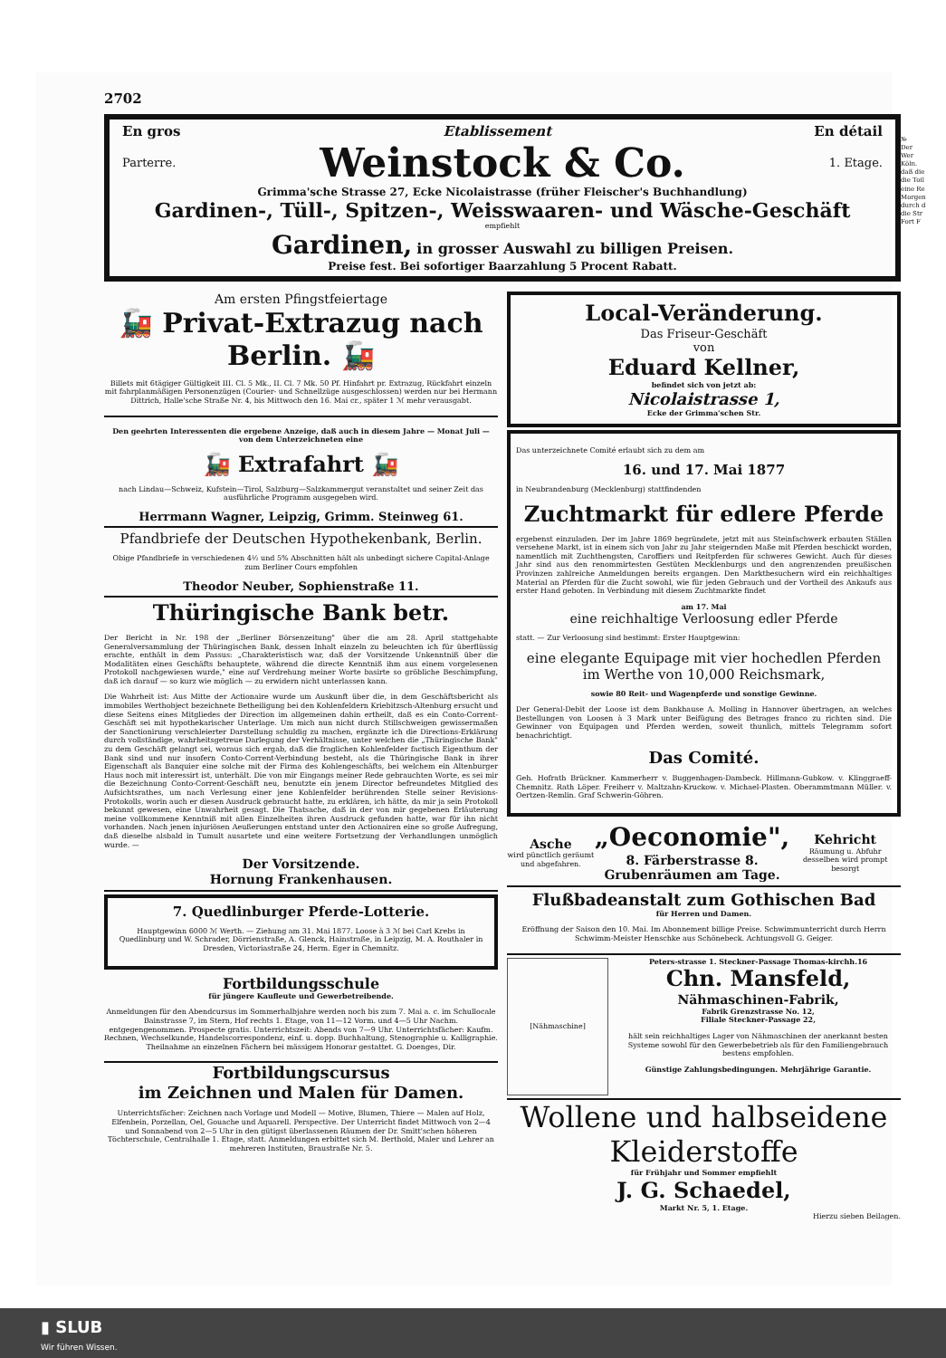2702
En gros Etablissement En détail
Parterre. Weinstock & Co. 1. Etage.
Grimma'sche Strasse 27, Ecke Nicolaistrasse (früher Fleischer's Buchhandlung)
Gardinen-, Tüll-, Spitzen-, Weisswaaren- und Wäsche-Geschäft
empfiehlt
Gardinen, in grosser Auswahl zu billigen Preisen.
Preise fest. Bei sofortiger Baarzahlung 5 Procent Rabatt.
Am ersten Pfingstfeiertage
🚂 Privat-Extrazug nach Berlin. 🚂
Billets mit 6tägiger Gültigkeit III. Cl. 5 Mk., II. Cl. 7 Mk. 50 Pf. Hinfahrt pr. Extrazug, Rückfahrt einzeln mit fahrplanmäßigen Personenzügen (Courier- und Schnellzüge ausgeschlossen) werden nur bei Hermann Dittrich, Halle'sche Straße Nr. 4, bis Mittwoch den 16. Mai cr., später 1 ℳ mehr verausgabt.
Den geehrten Interessenten die ergebene Anzeige, daß auch in diesem Jahre — Monat Juli — von dem Unterzeichneten eine
🚂 Extrafahrt 🚂
nach Lindau—Schweiz, Kufstein—Tirol, Salzburg—Salzkammergut veranstaltet und seiner Zeit das ausführliche Programm ausgegeben wird.
Herrmann Wagner, Leipzig, Grimm. Steinweg 61.
Pfandbriefe der Deutschen Hypothekenbank, Berlin.
Obige Pfandbriefe in verschiedenen 4½ und 5% Abschnitten hält als unbedingt sichere Capital-Anlage zum Berliner Cours empfohlen
Theodor Neuber, Sophienstraße 11.
Thüringische Bank betr.
Der Bericht in Nr. 198 der „Berliner Börsenzeitung" über die am 28. April stattgehabte Generalversammlung der Thüringischen Bank, dessen Inhalt einzeln zu beleuchten ich für überflüssig erachte, enthält in dem Passus: „Charakteristisch war, daß der Vorsitzende Unkenntniß über die Modalitäten eines Geschäfts behauptete, während die directe Kenntniß ihm aus einem vorgelesenen Protokoll nachgewiesen wurde," eine auf Verdrehung meiner Worte basirte so gröbliche Beschimpfung, daß ich darauf — so kurz wie möglich — zu erwidern nicht unterlassen kann.
Die Wahrheit ist: Aus Mitte der Actionaire wurde um Auskunft über die, in dem Geschäftsbericht als immobiles Werthobject bezeichnete Betheiligung bei den Kohlenfeldern Kriebitzsch-Altenburg ersucht und diese Seitens eines Mitgliedes der Direction im allgemeinen dahin ertheilt, daß es ein Conto-Corrent-Geschäft sei mit hypothekarischer Unterlage. Um mich nun nicht durch Stillschweigen gewissermaßen der Sanctionirung verschleierter Darstellung schuldig zu machen, ergänzte ich die Directions-Erklärung durch vollständige, wahrheitsgetreue Darlegung der Verhältnisse, unter welchen die „Thüringische Bank" zu dem Geschäft gelangt sei, woraus sich ergab, daß die fraglichen Kohlenfelder factisch Eigenthum der Bank sind und nur insofern Conto-Corrent-Verbindung besteht, als die Thüringische Bank in ihrer Eigenschaft als Banquier eine solche mit der Firma des Kohlengeschäfts, bei welchem ein Altenburger Haus noch mit interessirt ist, unterhält. Die von mir Eingangs meiner Rede gebrauchten Worte, es sei mir die Bezeichnung Conto-Corrent-Geschäft neu, benutzte ein jenem Director befreundetes Mitglied des Aufsichtsrathes, um nach Verlesung einer jene Kohlenfelder berührenden Stelle seiner Revisions-Protokolls, worin auch er diesen Ausdruck gebraucht hatte, zu erklären, ich hätte, da mir ja sein Protokoll bekannt gewesen, eine Unwahrheit gesagt. Die Thatsache, daß in der von mir gegebenen Erläuterung meine vollkommene Kenntniß mit allen Einzelheiten ihren Ausdruck gefunden hatte, war für ihn nicht vorhanden. Nach jenen injuriösen Aeußerungen entstand unter den Actionairen eine so große Aufregung, daß dieselbe alsbald in Tumult ausartete und eine weitere Fortsetzung der Verhandlungen unmöglich wurde. —
Der Vorsitzende.
Hornung Frankenhausen.
7. Quedlinburger Pferde-Lotterie.
Hauptgewinn 6000 ℳ Werth. — Ziehung am 31. Mai 1877. Loose à 3 ℳ bei Carl Krebs in Quedlinburg und W. Schrader, Dörrienstraße, A. Glenck, Hainstraße, in Leipzig, M. A. Routhaler in Dresden, Victoriastraße 24, Herm. Eger in Chemnitz.
Fortbildungsschule
für jüngere Kaufleute und Gewerbetreibende.
Anmeldungen für den Abendcursus im Sommerhalbjahre werden noch bis zum 7. Mai a. c. im Schullocale Bainstrasse 7, im Stern, Hof rechts 1. Etage, von 11—12 Vorm. und 4—5 Uhr Nachm. entgegengenommen. Prospecte gratis. Unterrichtszeit: Abends von 7—9 Uhr. Unterrichtsfächer: Kaufm. Rechnen, Wechselkunde, Handelscorrespondenz, einf. u. dopp. Buchhaltung, Stenographie u. Kalligraphie. Theilnahme an einzelnen Fächern bei mässigem Honorar gestattet. G. Doenges, Dir.
Fortbildungscursus
im Zeichnen und Malen für Damen.
Unterrichtsfächer: Zeichnen nach Vorlage und Modell — Motive, Blumen, Thiere — Malen auf Holz, Elfenbein, Porzellan, Oel, Gouache und Aquarell. Perspective. Der Unterricht findet Mittwoch von 2—4 und Sonnabend von 2—5 Uhr in den gütigst überlassenen Räumen der Dr. Smitt'schen höheren Töchterschule, Centralhalle 1. Etage, statt. Anmeldungen erbittet sich M. Berthold, Maler und Lehrer an mehreren Instituten, Braustraße Nr. 5.
Local-Veränderung.
Das Friseur-Geschäft
von
Eduard Kellner,
befindet sich von jetzt ab:
Nicolaistrasse 1,
Ecke der Grimma'schen Str.
Das unterzeichnete Comité erlaubt sich zu dem am
16. und 17. Mai 1877
in Neubrandenburg (Mecklenburg) stattfindenden
Zuchtmarkt für edlere Pferde
ergebenst einzuladen. Der im Jahre 1869 begründete, jetzt mit aus Steinfachwerk erbauten Ställen versehene Markt, ist in einem sich von Jahr zu Jahr steigernden Maße mit Pferden beschickt worden, namentlich mit Zuchthengsten, Caroffiers und Reitpferden für schweres Gewicht. Auch für dieses Jahr sind aus den renommirtesten Gestüten Mecklenburgs und den angrenzenden preußischen Provinzen zahlreiche Anmeldungen bereits ergangen. Den Marktbesuchern wird ein reichhaltiges Material an Pferden für die Zucht sowohl, wie für jeden Gebrauch und der Vortheil des Ankaufs aus erster Hand geboten. In Verbindung mit diesem Zuchtmarkte findet
am 17. Mai
eine reichhaltige Verloosung edler Pferde
statt. — Zur Verloosung sind bestimmt: Erster Hauptgewinn:
eine elegante Equipage mit vier hochedlen Pferden im Werthe von 10,000 Reichsmark,
sowie 80 Reit- und Wagenpferde und sonstige Gewinne.
Der General-Debit der Loose ist dem Bankhause A. Molling in Hannover übertragen, an welches Bestellungen von Loosen à 3 Mark unter Beifügung des Betrages franco zu richten sind. Die Gewinner von Equipagen und Pferden werden, soweit thunlich, mittels Telegramm sofort benachrichtigt.
Das Comité.
Geh. Hofrath Brückner. Kammerherr v. Buggenhagen-Dambeck. Hillmann-Gubkow. v. Klinggraeff-Chemnitz. Rath Löper. Freiherr v. Maltzahn-Kruckow. v. Michael-Plasten. Oberammtmann Müller. v. Oertzen-Remlin. Graf Schwerin-Göhren.
Asche
wird pünctlich geräumt und abgefahren.
„Oeconomie",
8. Färberstrasse 8.
Grubenräumen am Tage.
Kehricht
Räumung u. Abfuhr desselben wird prompt besorgt
Flußbadeanstalt zum Gothischen Bad
für Herren und Damen.
Eröffnung der Saison den 10. Mai. Im Abonnement billige Preise. Schwimmunterricht durch Herrn Schwimm-Meister Henschke aus Schönebeck. Achtungsvoll G. Geiger.
[Nähmaschine]
Peters-strasse 1. Steckner-Passage Thomas-kirchh.16
Chn. Mansfeld,
Nähmaschinen-Fabrik,
Fabrik Grenzstrasse No. 12,
Filiale Steckner-Passage 22,
hält sein reichhaltiges Lager von Nähmaschinen der anerkannt besten Systeme sowohl für den Gewerbebetrieb als für den Familiengebrauch bestens empfohlen.
Günstige Zahlungsbedingungen. Mehrjährige Garantie.
Wollene und halbseidene Kleiderstoffe
für Frühjahr und Sommer empfiehlt
J. G. Schaedel,
Markt Nr. 5, 1. Etage.
Hierzu sieben Beilagen.
№
Der
Wer
Köln.
daß die
die Toil
eine Re
Morgen
durch d
die Str
Fort F
▮ SLUB
Wir führen Wissen.